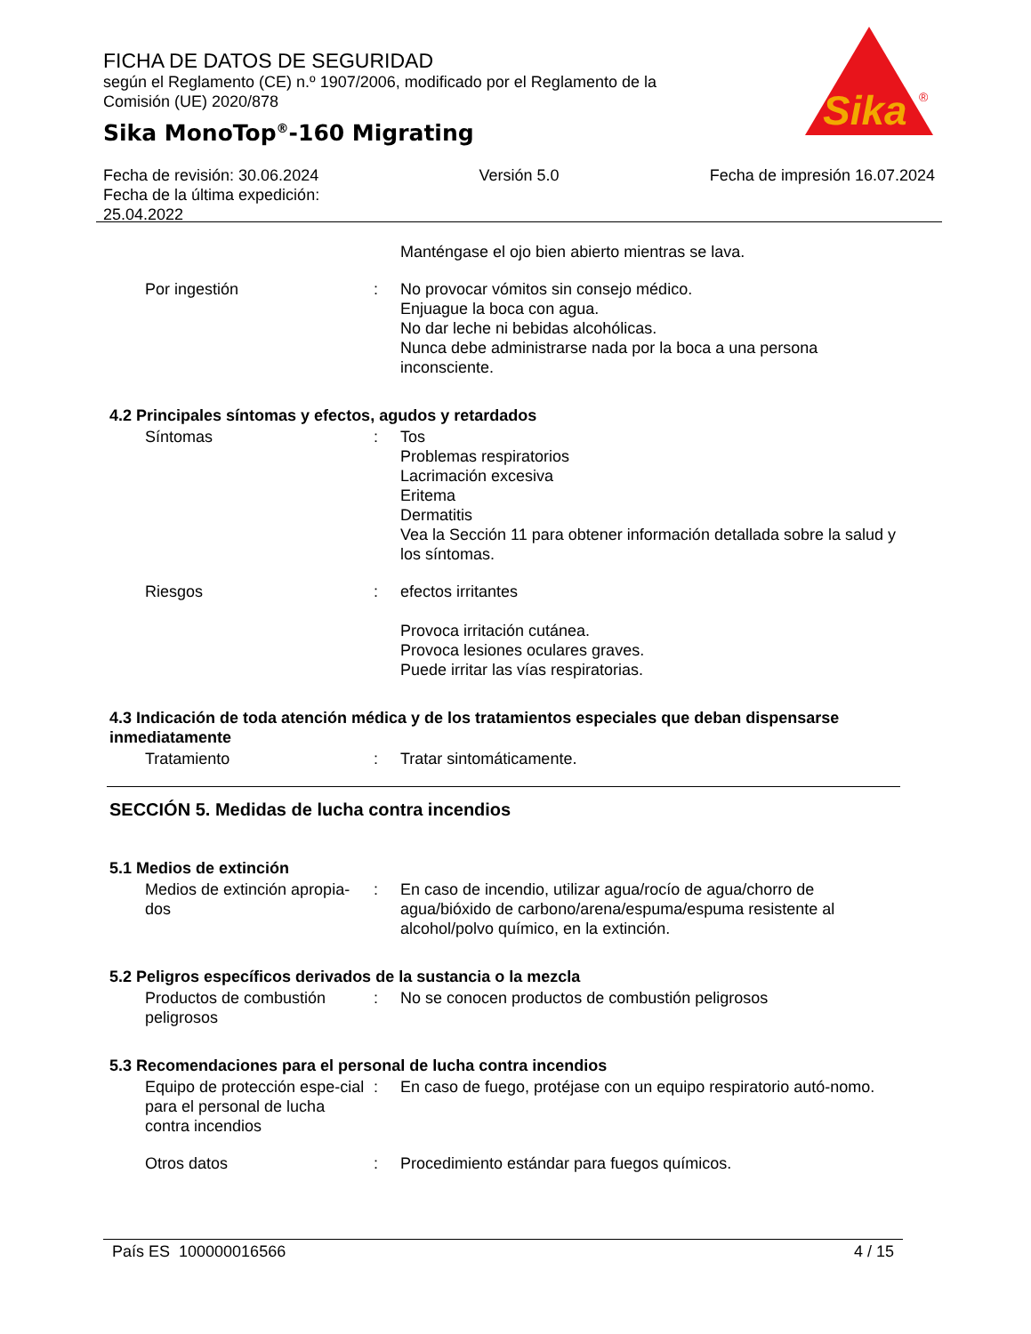FICHA DE DATOS DE SEGURIDAD
según el Reglamento (CE) n.º 1907/2006, modificado por el Reglamento de la Comisión (UE) 2020/878
Sika MonoTop<sup>®</sup>-160 Migrating
Sika
®
Fecha de revisión: 30.06.2024
Fecha de la última expedición:
25.04.2022
Versión 5.0 Fecha de impresión 16.07.2024
Manténgase el ojo bien abierto mientras se lava.
Por ingestión : No provocar vómitos sin consejo médico.
Enjuague la boca con agua.
No dar leche ni bebidas alcohólicas.
Nunca debe administrarse nada por la boca a una persona inconsciente.
4.2 Principales síntomas y efectos, agudos y retardados
Síntomas : Tos
Problemas respiratorios
Lacrimación excesiva
Eritema
Dermatitis
Vea la Sección 11 para obtener información detallada sobre la salud y los síntomas.
Riesgos : efectos irritantes
Provoca irritación cutánea.
Provoca lesiones oculares graves.
Puede irritar las vías respiratorias.
4.3 Indicación de toda atención médica y de los tratamientos especiales que deban dispensarse inmediatamente
Tratamiento : Tratar sintomáticamente.
SECCIÓN 5. Medidas de lucha contra incendios
5.1 Medios de extinción
Medios de extinción apropia-dos
: En caso de incendio, utilizar agua/rocío de agua/chorro de agua/bióxido de carbono/arena/espuma/espuma resistente al alcohol/polvo químico, en la extinción.
5.2 Peligros específicos derivados de la sustancia o la mezcla
Productos de combustión peligrosos
: No se conocen productos de combustión peligrosos
5.3 Recomendaciones para el personal de lucha contra incendios
Equipo de protección espe-cial para el personal de lucha contra incendios
: En caso de fuego, protéjase con un equipo respiratorio autó-nomo.
Otros datos : Procedimiento estándar para fuegos químicos.
País ES 100000016566 4 / 15